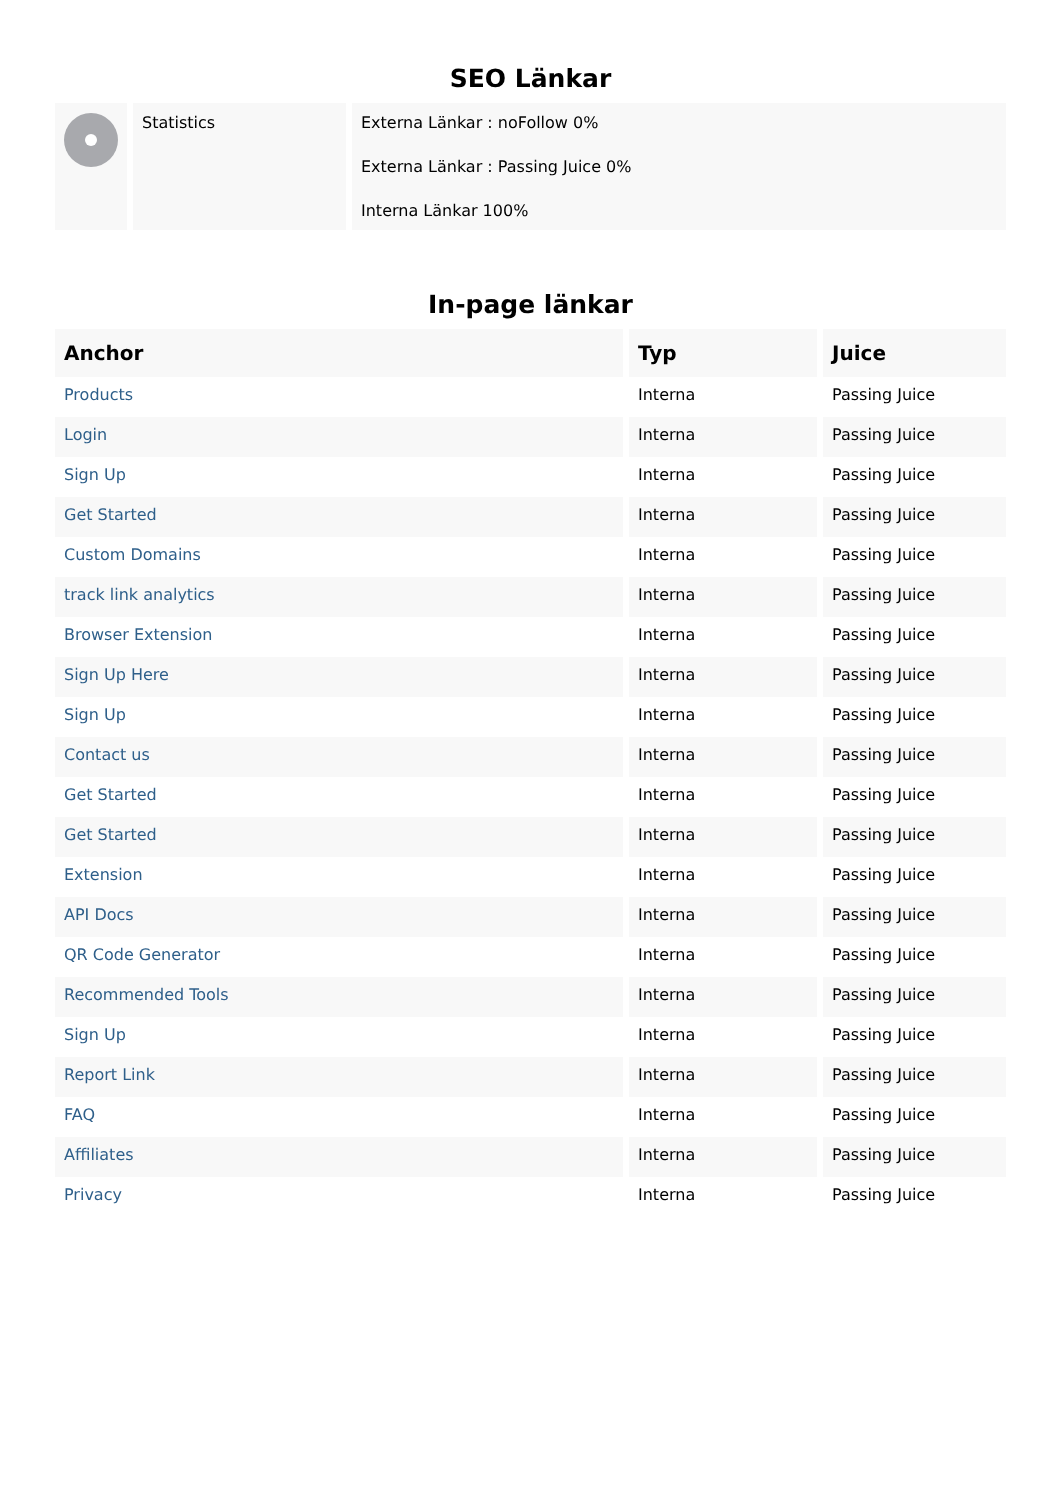SEO Länkar
| | Statistics | Externa Länkar : noFollow 0% Externa Länkar : Passing Juice 0% Interna Länkar 100% |
In-page länkar
| Anchor | Typ | Juice |
| --- | --- | --- |
| Products | Interna | Passing Juice |
| Login | Interna | Passing Juice |
| Sign Up | Interna | Passing Juice |
| Get Started | Interna | Passing Juice |
| Custom Domains | Interna | Passing Juice |
| track link analytics | Interna | Passing Juice |
| Browser Extension | Interna | Passing Juice |
| Sign Up Here | Interna | Passing Juice |
| Sign Up | Interna | Passing Juice |
| Contact us | Interna | Passing Juice |
| Get Started | Interna | Passing Juice |
| Get Started | Interna | Passing Juice |
| Extension | Interna | Passing Juice |
| API Docs | Interna | Passing Juice |
| QR Code Generator | Interna | Passing Juice |
| Recommended Tools | Interna | Passing Juice |
| Sign Up | Interna | Passing Juice |
| Report Link | Interna | Passing Juice |
| FAQ | Interna | Passing Juice |
| Affiliates | Interna | Passing Juice |
| Privacy | Interna | Passing Juice |